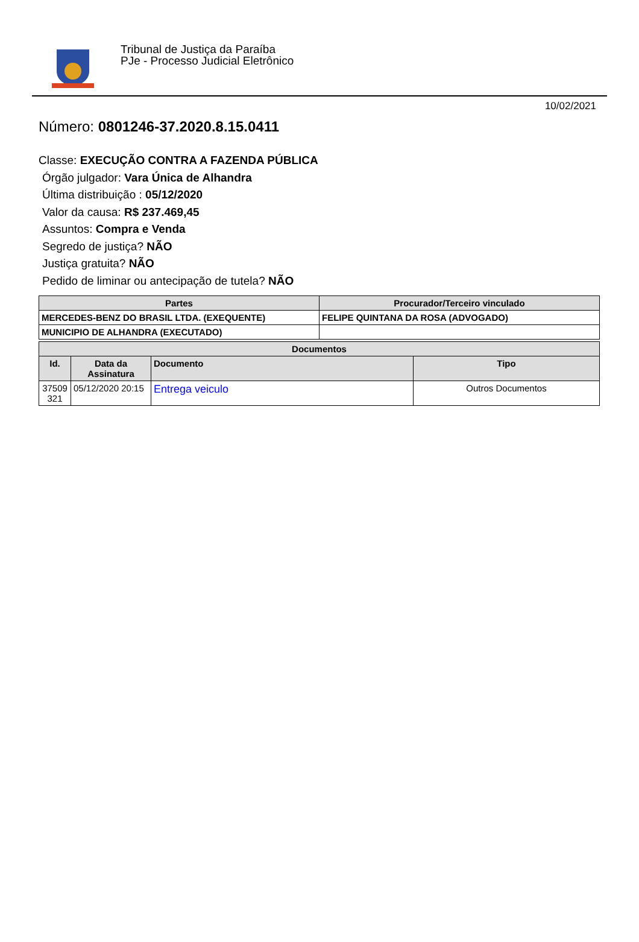Tribunal de Justiça da Paraíba
PJe - Processo Judicial Eletrônico
10/02/2021
Número: 0801246-37.2020.8.15.0411
Classe: EXECUÇÃO CONTRA A FAZENDA PÚBLICA
Órgão julgador: Vara Única de Alhandra
Última distribuição : 05/12/2020
Valor da causa: R$ 237.469,45
Assuntos: Compra e Venda
Segredo de justiça? NÃO
Justiça gratuita? NÃO
Pedido de liminar ou antecipação de tutela? NÃO
| Partes | Procurador/Terceiro vinculado |
| --- | --- |
| MERCEDES-BENZ DO BRASIL LTDA. (EXEQUENTE) | FELIPE QUINTANA DA ROSA (ADVOGADO) |
| MUNICIPIO DE ALHANDRA (EXECUTADO) | |
| Documentos | | | |
| --- | --- | --- | --- |
| Id. | Data da Assinatura | Documento | Tipo |
| 37509 321 | 05/12/2020 20:15 | Entrega veiculo | Outros Documentos |